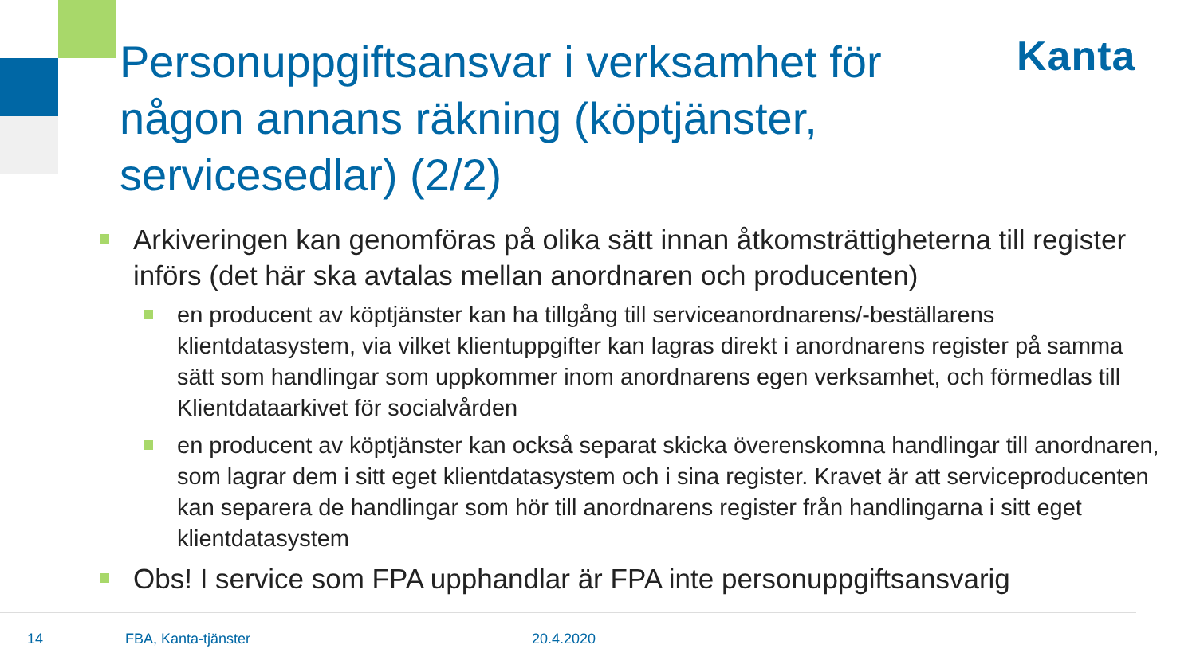Personuppgiftsansvar i verksamhet för någon annans räkning (köptjänster, servicesedlar) (2/2)
Kanta
Arkiveringen kan genomföras på olika sätt innan åtkomsträttigheterna till register införs (det här ska avtalas mellan anordnaren och producenten)
en producent av köptjänster kan ha tillgång till serviceanordnarens/-beställarens klientdatasystem, via vilket klientuppgifter kan lagras direkt i anordnarens register på samma sätt som handlingar som uppkommer inom anordnarens egen verksamhet, och förmedlas till Klientdataarkivet för socialvården
en producent av köptjänster kan också separat skicka överenskomna handlingar till anordnaren, som lagrar dem i sitt eget klientdatasystem och i sina register. Kravet är att serviceproducenten kan separera de handlingar som hör till anordnarens register från handlingarna i sitt eget klientdatasystem
Obs! I service som FPA upphandlar är FPA inte personuppgiftsansvarig
14 FBA, Kanta-tjänster 20.4.2020